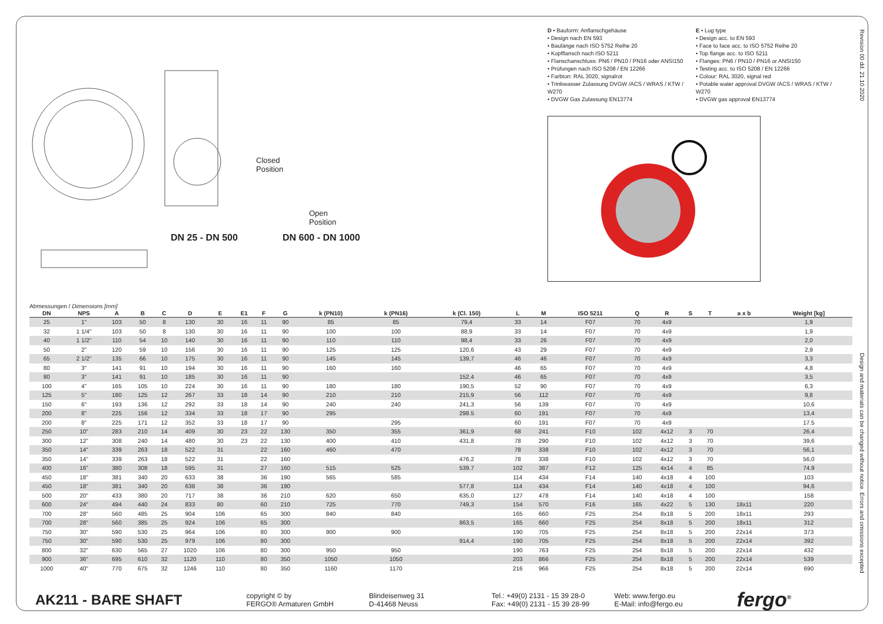DN 25 - DN 500 DN 600 - DN 1000
Closed
Position
Open
Position
D • Bauform: Anflanschgehäuse
• Design nach EN 593
• Baulänge nach ISO 5752 Reihe 20
• Kopfflansch nach ISO 5211
• Flanschanschluss: PN6 / PN10 / PN16 oder ANSI150
• Prüfungen nach ISO 5208 / EN 12266
• Farbton: RAL 3020, signalrot
• Trinkwasser Zulassung DVGW /ACS / WRAS / KTW / W270
• DVGW Gas Zulassung EN13774
E • Lug type
• Design acc. to EN 593
• Face to face acc. to ISO 5752 Reihe 20
• Top flange acc. to ISO 5211
• Flanges: PN6 / PN10 / PN16 or ANSI150
• Testing acc. to ISO 5208 / EN 12266
• Colour: RAL 3020, signal red
• Potable water approval DVGW /ACS / WRAS / KTW / W270
• DVGW gas approval EN13774
Revision 00 dd. 21.10.2020
Design and materials can be changed without notice. Errors and omissions excepted
Abmessungen / Dimensions [mm]
| DN | NPS | A | B | C | D | E | E1 | F | G | k (PN10) | k (PN16) | k (Cl. 150) | L | M | ISO 5211 | Q | R | S | T | a x b | Weight [kg] |
| --- | --- | --- | --- | --- | --- | --- | --- | --- | --- | --- | --- | --- | --- | --- | --- | --- | --- | --- | --- | --- | --- |
| 25 | 1" | 103 | 50 | 8 | 130 | 30 | 16 | 11 | 90 | 85 | 85 | 79,4 | 33 | 14 | F07 | 70 | 4x9 | | | | 1,9 |
| 32 | 1 1/4" | 103 | 50 | 8 | 130 | 30 | 16 | 11 | 90 | 100 | 100 | 88,9 | 33 | 14 | F07 | 70 | 4x9 | | | | 1,9 |
| 40 | 1 1/2" | 110 | 54 | 10 | 140 | 30 | 16 | 11 | 90 | 110 | 110 | 98,4 | 33 | 26 | F07 | 70 | 4x9 | | | | 2,0 |
| 50 | 2" | 120 | 59 | 10 | 156 | 30 | 16 | 11 | 90 | 125 | 125 | 120,6 | 43 | 29 | F07 | 70 | 4x9 | | | | 2,9 |
| 65 | 2 1/2" | 135 | 66 | 10 | 175 | 30 | 16 | 11 | 90 | 145 | 145 | 139,7 | 46 | 46 | F07 | 70 | 4x9 | | | | 3,3 |
| 80 | 3" | 141 | 91 | 10 | 194 | 30 | 16 | 11 | 90 | 160 | 160 | | 46 | 65 | F07 | 70 | 4x9 | | | | 4,8 |
| 80 | 3" | 141 | 91 | 10 | 185 | 30 | 16 | 11 | 90 | | | 152,4 | 46 | 65 | F07 | 70 | 4x9 | | | | 3,5 |
| 100 | 4" | 165 | 105 | 10 | 224 | 30 | 16 | 11 | 90 | 180 | 180 | 190,5 | 52 | 90 | F07 | 70 | 4x9 | | | | 6,3 |
| 125 | 5" | 180 | 125 | 12 | 267 | 33 | 18 | 14 | 90 | 210 | 210 | 215,9 | 56 | 112 | F07 | 70 | 4x9 | | | | 9,8 |
| 150 | 6" | 193 | 136 | 12 | 292 | 33 | 18 | 14 | 90 | 240 | 240 | 241,3 | 56 | 139 | F07 | 70 | 4x9 | | | | 10,6 |
| 200 | 8" | 225 | 156 | 12 | 334 | 33 | 18 | 17 | 90 | 295 | | 298.5 | 60 | 191 | F07 | 70 | 4x9 | | | | 13,4 |
| 200 | 8" | 225 | 171 | 12 | 352 | 33 | 18 | 17 | 90 | | 295 | | 60 | 191 | F07 | 70 | 4x9 | | | | 17.5 |
| 250 | 10" | 283 | 210 | 14 | 409 | 30 | 23 | 22 | 130 | 350 | 355 | 361,9 | 68 | 241 | F10 | 102 | 4x12 | 3 | 70 | | 26,4 |
| 300 | 12" | 308 | 240 | 14 | 480 | 30 | 23 | 22 | 130 | 400 | 410 | 431,8 | 78 | 290 | F10 | 102 | 4x12 | 3 | 70 | | 39,6 |
| 350 | 14" | 339 | 263 | 18 | 522 | 31 | | 22 | 160 | 460 | 470 | | 78 | 338 | F10 | 102 | 4x12 | 3 | 70 | | 56,1 |
| 350 | 14" | 339 | 263 | 18 | 522 | 31 | | 22 | 160 | | | 476,2 | 78 | 338 | F10 | 102 | 4x12 | 3 | 70 | | 56,0 |
| 400 | 16" | 380 | 308 | 18 | 595 | 31 | | 27 | 160 | 515 | 525 | 539.7 | 102 | 387 | F12 | 125 | 4x14 | 4 | 85 | | 74.9 |
| 450 | 18" | 381 | 340 | 20 | 633 | 38 | | 36 | 190 | 565 | 585 | | 114 | 434 | F14 | 140 | 4x18 | 4 | 100 | | 103 |
| 450 | 18" | 381 | 340 | 20 | 638 | 38 | | 36 | 190 | | | 577,8 | 114 | 434 | F14 | 140 | 4x18 | 4 | 100 | | 94,6 |
| 500 | 20" | 433 | 380 | 20 | 717 | 38 | | 36 | 210 | 620 | 650 | 635,0 | 127 | 478 | F14 | 140 | 4x18 | 4 | 100 | | 158 |
| 600 | 24" | 494 | 440 | 24 | 833 | 80 | | 60 | 210 | 725 | 770 | 749,3 | 154 | 570 | F16 | 165 | 4x22 | 5 | 130 | 18x11 | 220 |
| 700 | 28" | 560 | 485 | 25 | 904 | 106 | | 65 | 300 | 840 | 840 | | 165 | 660 | F25 | 254 | 8x18 | 5 | 200 | 18x11 | 293 |
| 700 | 28" | 560 | 385 | 25 | 924 | 106 | | 65 | 300 | | | 863,5 | 165 | 660 | F25 | 254 | 8x18 | 5 | 200 | 18x11 | 312 |
| 750 | 30" | 590 | 530 | 25 | 964 | 106 | | 80 | 300 | 900 | 900 | | 190 | 705 | F25 | 254 | 8x18 | 5 | 200 | 22x14 | 373 |
| 750 | 30" | 590 | 530 | 25 | 979 | 106 | | 80 | 300 | | | 914,4 | 190 | 705 | F25 | 254 | 8x18 | 5 | 200 | 22x14 | 392 |
| 800 | 32" | 630 | 565 | 27 | 1020 | 106 | | 80 | 300 | 950 | 950 | | 190 | 763 | F25 | 254 | 8x18 | 5 | 200 | 22x14 | 432 |
| 900 | 36" | 695 | 610 | 32 | 1120 | 110 | | 80 | 350 | 1050 | 1050 | | 203 | 866 | F25 | 254 | 8x18 | 5 | 200 | 22x14 | 539 |
| 1000 | 40" | 770 | 675 | 32 | 1246 | 110 | | 80 | 350 | 1160 | 1170 | | 216 | 966 | F25 | 254 | 8x18 | 5 | 200 | 22x14 | 690 |
AK211 - BARE SHAFT
copyright © by
FERGO® Armaturen GmbH
Blindeisenweg 31
D-41468 Neuss
Tel.: +49(0) 2131 - 15 39 28-0
Fax: +49(0) 2131 - 15 39 28-99
Web: www.fergo.eu
E-Mail: info@fergo.eu
fergo<sup>®</sup>